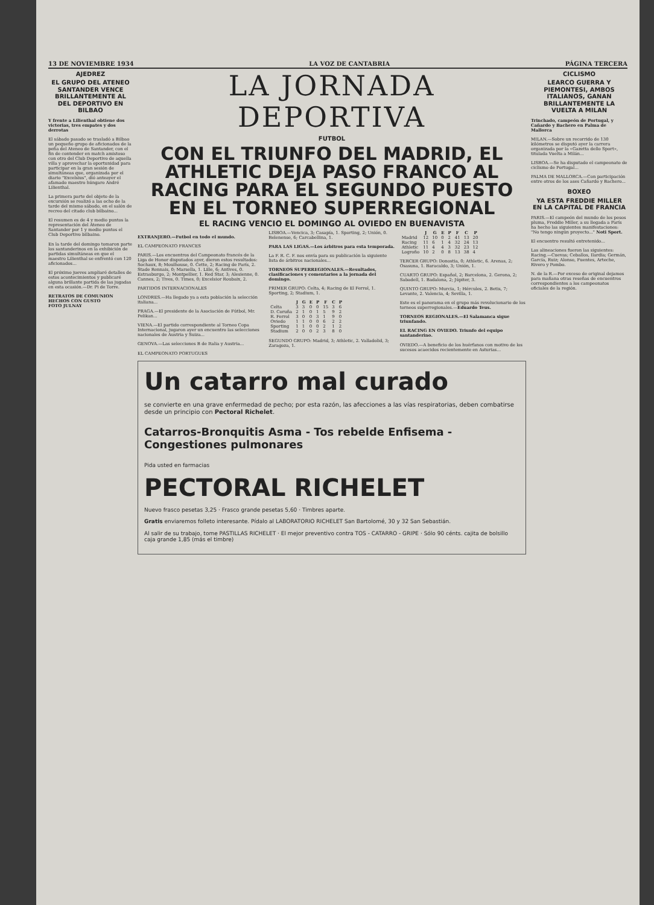13 DE NOVIEMBRE 1934 LA VOZ DE CANTABRIA PÁGINA TERCERA
AJEDREZ
EL GRUPO DEL ATENEO SANTANDER VENCE BRILLANTEMENTE AL DEL DEPORTIVO EN BILBAO
Y frente a Lilienthal obtiene dos victorias, tres empates y dos derrotas
El sábado pasado se trasladó a Bilbao un pequeño grupo de aficionados de la peña del Ateneo de Santander, con el fin de contender en match amistoso con otro del Club Deportivo de aquella villa y aprovechar la oportunidad para participar en la gran sesión de simultáneas que, organizada por el diario "Excelsius", dió anteayer el afamado maestro húngaro André Lilienthal.
La primera parte del objeto de la excursión se realizó a las ocho de la tarde del mismo sábado, en el salón de recreo del citado club bilbaino...
El resumen es de 4 y medio puntos la representación del Ateneo de Santander por 1 y medio puntos el Club Deportivo bilbaino.
En la tarde del domingo tomaron parte los santanderinos en la exhibición de partidas simultáneas en que el maestro Lilienthal se enfrentó con 120 aficionados...
El próximo jueves ampliaré detalles de estos acontecimientos y publicaré alguna brillante partida de las jugadas en esta ocasión.—Dr. Pi de Torre.
RETRATOS DE COMUNION HECHOS CON GUSTO
FOTO JULNAY
LA JORNADA DEPORTIVA
FUTBOL
CON EL TRIUNFO DEL MADRID, EL ATHLETIC DEJA PASO FRANCO AL RACING PARA EL SEGUNDO PUESTO EN EL TORNEO SUPERREGIONAL
EL RACING VENCIO EL DOMINGO AL OVIEDO EN BUENAVISTA
EXTRANJERO.—Futbol en todo el mundo.
EL CAMPEONATO FRANCES
PARIS.—Los encuentros del Campeonato francés de la Liga de Honor disputados ayer, dieron estos resultados: Sochaux, 8; Moulhouse, 0. Cette, 2; Racing de París, 2. Stade Rennais, 0; Marsella, 1. Lille, 6; Antives, 0. Estrasburgo, 2; Montpellier, 1. Red Star, 3; Alesienne, 0. Cannes, 2; Tives, 0. Times, 0; Excelsior Roubaix, 2.
PARTIDOS INTERNACIONALES
LONDRES.—Ha llegado ya a esta población la selección italiana...
PRAGA.—El presidente de la Asociación de Fútbol, Mr. Pelikan...
VIENA.—El partido correspondiente al Torneo Copa Internacional, jugaron ayer un encuentro las selecciones nacionales de Austria y Suiza...
GENOVA.—Las selecciones B de Italia y Austria...
EL CAMPEONATO PORTUGUES
LISBOA.—Vencica, 3; Casapía, 1. Sporting, 2; Unión, 0. Belenense, 6; Carcabellina, 1.
PARA LAS LIGAS.—Los árbitros para esta temporada.
La F. R. C. F. nos envía para su publicación la siguiente lista de árbitros nacionales...
TORNEOS SUPERREGIONALES.—Resultados, clasificaciones y comentarios a la jornada del domingo.
PRIMER GRUPO: Celta, 4; Racing de El Ferrol, 1. Sporting, 2; Stadium, 1.
| | J | G | E | P | F | C | P |
| --- | --- | --- | --- | --- | --- | --- | --- |
| Celta | 3 | 3 | 0 | 0 | 15 | 3 | 6 |
| D. Coruña | 2 | 1 | 0 | 1 | 5 | 9 | 2 |
| R. Ferrol | 3 | 0 | 0 | 3 | 1 | 9 | 0 |
| Oviedo | 1 | 1 | 0 | 0 | 6 | 2 | 2 |
| Sporting | 1 | 1 | 0 | 0 | 2 | 1 | 2 |
| Stadium | 2 | 0 | 0 | 2 | 3 | 8 | 0 |
SEGUNDO GRUPO: Madrid, 3; Athletic, 2. Valladolid, 3; Zaragoza, 1.
| | J | G | E | P | F | C | P |
| --- | --- | --- | --- | --- | --- | --- | --- |
| Madrid | 12 | 10 | 0 | 2 | 41 | 13 | 20 |
| Racing | 11 | 6 | 1 | 4 | 32 | 24 | 13 |
| Athletic | 11 | 4 | 4 | 3 | 32 | 23 | 12 |
| Logroño | 10 | 2 | 0 | 8 | 13 | 38 | 4 |
TERCER GRUPO: Donostia, 0; Athletic, 6. Arenas, 2; Osasuna, 1. Baracaldo, 3; Unión, 1.
CUARTO GRUPO: Español, 2; Barcelona, 2. Gerona, 2; Sabadell, 1. Badalona, 2; Júpiter, 3.
QUINTO GRUPO: Murcia, 1; Hércules, 2. Betis, 7; Levante, 2. Valencia, 4; Sevilla, 1.
Este es el panorama en el grupo más revolucionario de los torneos superregionales.—Eduardo Teus.
TORNEOS REGIONALES.—El Salamanca sigue triunfando.
EL RACING EN OVIEDO. Triunfo del equipo santanderino.
OVIEDO.—A beneficio de los huérfanos con motivo de los sucesos acaecidos recientemente en Asturias...
Un catarro mal curado
se convierte en una grave enfermedad de pecho; por esta razón, las afecciones a las vías respiratorias, deben combatirse desde un principio con Pectoral Richelet.
Catarros-Bronquitis Asma - Tos rebelde Enfisema - Congestiones pulmonares
Pida usted en farmacias
PECTORAL RICHELET
Nuevo frasco pesetas 3,25 · Frasco grande pesetas 5,60 · Timbres aparte.
Gratis enviaremos folleto interesante. Pídalo al LABORATORIO RICHELET San Bartolomé, 30 y 32 San Sebastián.
Al salir de su trabajo, tome PASTILLAS RICHELET · El mejor preventivo contra TOS - CATARRO - GRIPE · Sólo 90 cénts. cajita de bolsillo caja grande 1,85 (más el timbre)
CICLISMO
LEARCO GUERRA Y PIEMONTESI, AMBOS ITALIANOS, GANAN BRILLANTEMENTE LA VUELTA A MILAN
Trinchado, campeón de Portugal, y Cañardo y Bachero en Palma de Mallorca
MILAN.—Sobre un recorrido de 130 kilómetros se disputó ayer la carrera organizada por la «Gazetta dello Sport», titulada Vuelta a Milán...
LISBOA.—Se ha disputado el campeonato de ciclismo de Portugal...
PALMA DE MALLORCA.—Con participación entre otros de los ases Cañardo y Bachero...
BOXEO
YA ESTA FREDDIE MILLER EN LA CAPITAL DE FRANCIA
PARIS.—El campeón del mundo de los pesos pluma, Freddie Miller, a su llegada a París ha hecho las siguientes manifestaciones: "No tengo ningún proyecto..." Noti Sport.
El encuentro resultó entretenido...
Las alineaciones fueron las siguientes: Racing.—Cuevas; Ceballos, Ilardia; Germán, García, Ruiz; Alonso, Fuentes, Arteche, Rivero y Pombo.
N. de la R.—Por exceso de original dejamos para mañana otras reseñas de encuentros correspondientes a los campeonatos oficiales de la región.